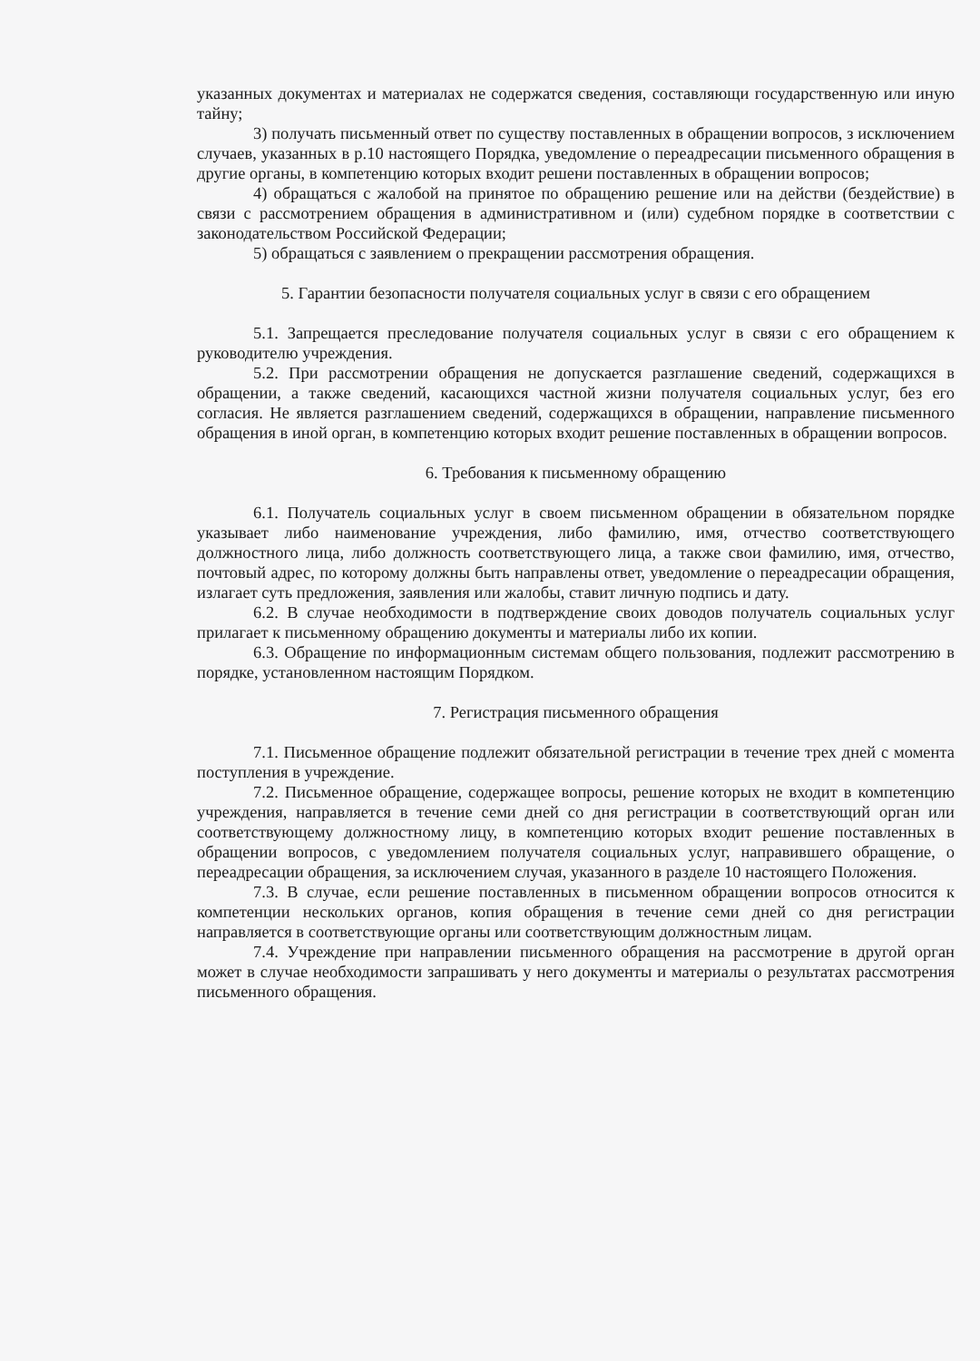указанных документах и материалах не содержатся сведения, составляющи государственную или иную тайну;
3) получать письменный ответ по существу поставленных в обращении вопросов, з исключением случаев, указанных в р.10 настоящего Порядка, уведомление о переадресации письменного обращения в другие органы, в компетенцию которых входит решени поставленных в обращении вопросов;
4) обращаться с жалобой на принятое по обращению решение или на действи (бездействие) в связи с рассмотрением обращения в административном и (или) судебном порядке в соответствии с законодательством Российской Федерации;
5) обращаться с заявлением о прекращении рассмотрения обращения.
5. Гарантии безопасности получателя социальных услуг в связи с его обращением
5.1. Запрещается преследование получателя социальных услуг в связи с его обращением к руководителю учреждения.
5.2. При рассмотрении обращения не допускается разглашение сведений, содержащихся в обращении, а также сведений, касающихся частной жизни получателя социальных услуг, без его согласия. Не является разглашением сведений, содержащихся в обращении, направление письменного обращения в иной орган, в компетенцию которых входит решение поставленных в обращении вопросов.
6. Требования к письменному обращению
6.1. Получатель социальных услуг в своем письменном обращении в обязательном порядке указывает либо наименование учреждения, либо фамилию, имя, отчество соответствующего должностного лица, либо должность соответствующего лица, а также свои фамилию, имя, отчество, почтовый адрес, по которому должны быть направлены ответ, уведомление о переадресации обращения, излагает суть предложения, заявления или жалобы, ставит личную подпись и дату.
6.2. В случае необходимости в подтверждение своих доводов получатель социальных услуг прилагает к письменному обращению документы и материалы либо их копии.
6.3. Обращение по информационным системам общего пользования, подлежит рассмотрению в порядке, установленном настоящим Порядком.
7. Регистрация письменного обращения
7.1. Письменное обращение подлежит обязательной регистрации в течение трех дней с момента поступления в учреждение.
7.2. Письменное обращение, содержащее вопросы, решение которых не входит в компетенцию учреждения, направляется в течение семи дней со дня регистрации в соответствующий орган или соответствующему должностному лицу, в компетенцию которых входит решение поставленных в обращении вопросов, с уведомлением получателя социальных услуг, направившего обращение, о переадресации обращения, за исключением случая, указанного в разделе 10 настоящего Положения.
7.3. В случае, если решение поставленных в письменном обращении вопросов относится к компетенции нескольких органов, копия обращения в течение семи дней со дня регистрации направляется в соответствующие органы или соответствующим должностным лицам.
7.4. Учреждение при направлении письменного обращения на рассмотрение в другой орган может в случае необходимости запрашивать у него документы и материалы о результатах рассмотрения письменного обращения.